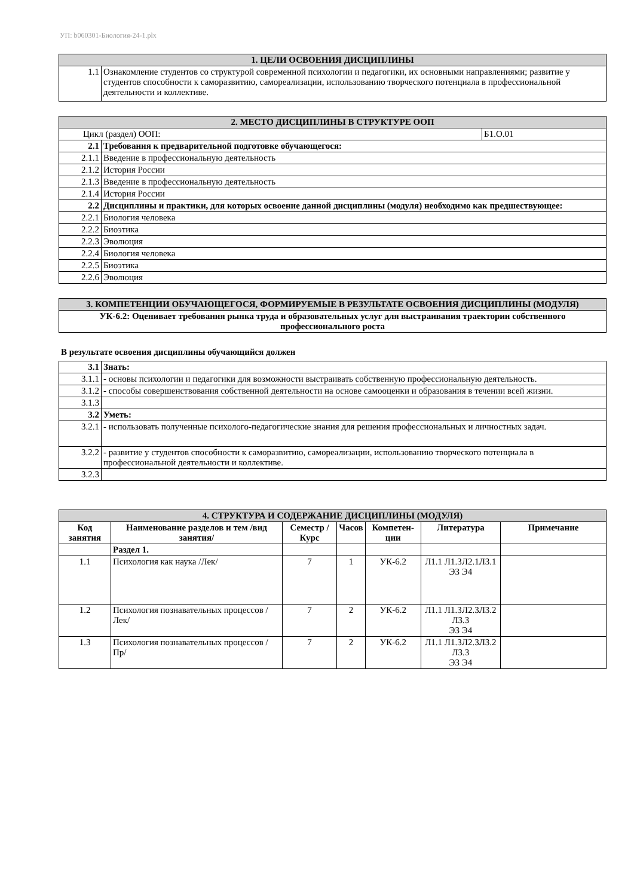УП: b060301-Биология-24-1.plx
| 1. ЦЕЛИ ОСВОЕНИЯ ДИСЦИПЛИНЫ | |
| 1.1 | Ознакомление студентов со структурой современной психологии и педагогики, их основными направлениями; развитие у студентов способности к саморазвитию, самореализации, использованию творческого потенциала в профессиональной деятельности и коллективе. |
| 2. МЕСТО ДИСЦИПЛИНЫ В СТРУКТУРЕ ООП | | |
| Цикл (раздел) ООП: | | Б1.О.01 |
| 2.1 | Требования к предварительной подготовке обучающегося: | |
| 2.1.1 | Введение в профессиональную деятельность | |
| 2.1.2 | История России | |
| 2.1.3 | Введение в профессиональную деятельность | |
| 2.1.4 | История России | |
| 2.2 | Дисциплины и практики, для которых освоение данной дисциплины (модуля) необходимо как предшествующее: | |
| 2.2.1 | Биология человека | |
| 2.2.2 | Биоэтика | |
| 2.2.3 | Эволюция | |
| 2.2.4 | Биология человека | |
| 2.2.5 | Биоэтика | |
| 2.2.6 | Эволюция | |
| 3. КОМПЕТЕНЦИИ ОБУЧАЮЩЕГОСЯ, ФОРМИРУЕМЫЕ В РЕЗУЛЬТАТЕ ОСВОЕНИЯ ДИСЦИПЛИНЫ (МОДУЛЯ) |
| УК-6.2: Оценивает требования рынка труда и образовательных услуг для выстраивания траектории собственного профессионального роста |
В результате освоения дисциплины обучающийся должен
| 3.1 | Знать: |
| 3.1.1 | - основы психологии и педагогики для возможности выстраивать собственную профессиональную деятельность. |
| 3.1.2 | - способы совершенствования собственной деятельности на основе самооценки и образования в течении всей жизни. |
| 3.1.3 | |
| 3.2 | Уметь: |
| 3.2.1 | - использовать полученные психолого-педагогические знания для решения профессиональных и личностных задач. |
| 3.2.2 | - развитие у студентов способности к саморазвитию, самореализации, использованию творческого потенциала в профессиональной деятельности и коллективе. |
| 3.2.3 | |
| 4. СТРУКТУРА И СОДЕРЖАНИЕ ДИСЦИПЛИНЫ (МОДУЛЯ) | | | | | | |
| Код занятия | Наименование разделов и тем /вид занятия/ | Семестр / Курс | Часов | Компетен-ции | Литература | Примечание |
| | Раздел 1. | | | | | |
| 1.1 | Психология как наука /Лек/ | 7 | 1 | УК-6.2 | Л1.1 Л1.3Л2.1Л3.1 Э3 Э4 | |
| 1.2 | Психология познавательных процессов /Лек/ | 7 | 2 | УК-6.2 | Л1.1 Л1.3Л2.3Л3.2 Л3.3 Э3 Э4 | |
| 1.3 | Психология познавательных процессов /Пр/ | 7 | 2 | УК-6.2 | Л1.1 Л1.3Л2.3Л3.2 Л3.3 Э3 Э4 | |